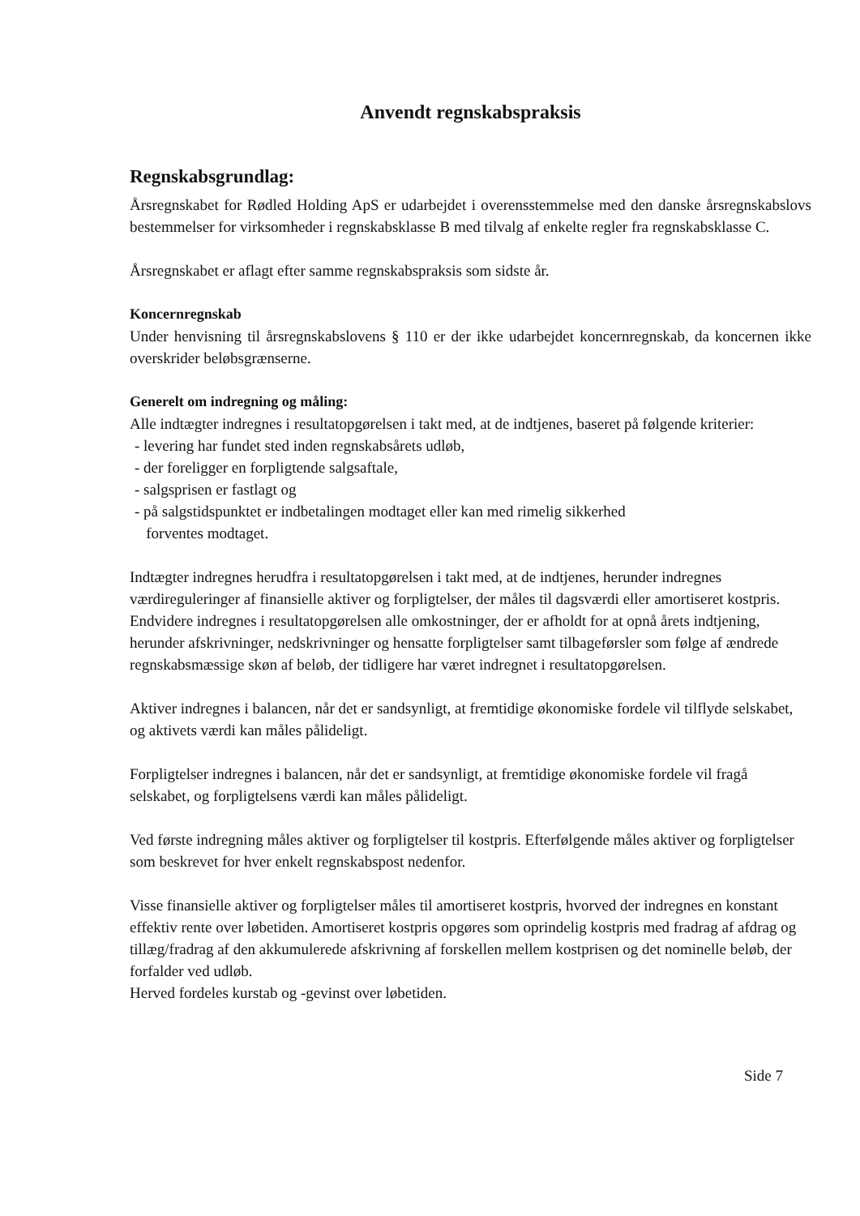Anvendt regnskabspraksis
Regnskabsgrundlag:
Årsregnskabet for Rødled Holding ApS er udarbejdet i overensstemmelse med den danske årsregnskabslovs bestemmelser for virksomheder i regnskabsklasse B med tilvalg af enkelte regler fra regnskabsklasse C.
Årsregnskabet er aflagt efter samme regnskabspraksis som sidste år.
Koncernregnskab
Under henvisning til årsregnskabslovens § 110 er der ikke udarbejdet koncernregnskab, da koncernen ikke overskrider beløbsgrænserne.
Generelt om indregning og måling:
Alle indtægter indregnes i resultatopgørelsen i takt med, at de indtjenes, baseret på følgende kriterier:
- levering har fundet sted inden regnskabsårets udløb,
- der foreligger en forpligtende salgsaftale,
- salgsprisen er fastlagt og
- på salgstidspunktet er indbetalingen modtaget eller kan med rimelig sikkerhed
forventes modtaget.
Indtægter indregnes herudfra i resultatopgørelsen i takt med, at de indtjenes, herunder indregnes værdireguleringer af finansielle aktiver og forpligtelser, der måles til dagsværdi eller amortiseret kostpris. Endvidere indregnes i resultatopgørelsen alle omkostninger, der er afholdt for at opnå årets indtjening, herunder afskrivninger, nedskrivninger og hensatte forpligtelser samt tilbageførsler som følge af ændrede regnskabsmæssige skøn af beløb, der tidligere har været indregnet i resultatopgørelsen.
Aktiver indregnes i balancen, når det er sandsynligt, at fremtidige økonomiske fordele vil tilflyde selskabet, og aktivets værdi kan måles pålideligt.
Forpligtelser indregnes i balancen, når det er sandsynligt, at fremtidige økonomiske fordele vil fragå selskabet, og forpligtelsens værdi kan måles pålideligt.
Ved første indregning måles aktiver og forpligtelser til kostpris. Efterfølgende måles aktiver og forpligtelser som beskrevet for hver enkelt regnskabspost nedenfor.
Visse finansielle aktiver og forpligtelser måles til amortiseret kostpris, hvorved der indregnes en konstant effektiv rente over løbetiden. Amortiseret kostpris opgøres som oprindelig kostpris med fradrag af afdrag og tillæg/fradrag af den akkumulerede afskrivning af forskellen mellem kostprisen og det nominelle beløb, der forfalder ved udløb.
Herved fordeles kurstab og -gevinst over løbetiden.
Side 7